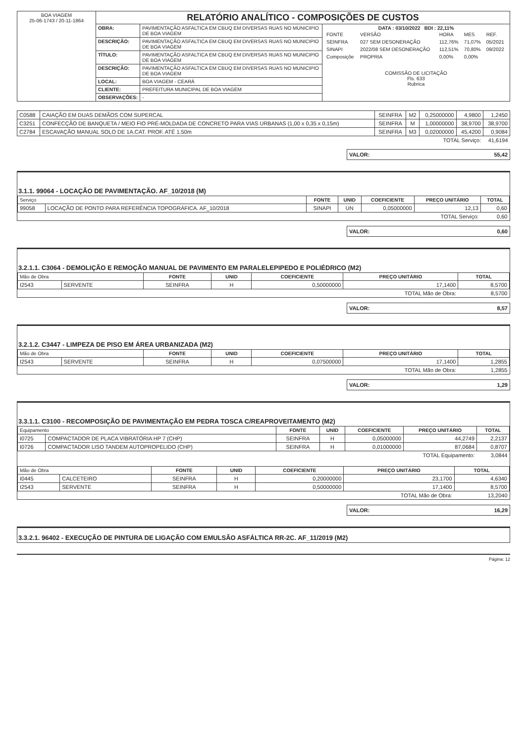| BOA VIAGEM 25-06-1743 / 20-11-1864 | RELATÓRIO ANALÍTICO - COMPOSIÇÕES DE CUSTOS | | |
| | OBRA: | PAVIMENTAÇÃO ASFALTICA EM CBUQ EM DIVERSAS RUAS NO MUNICIPIO DE BOA VIAGEM | DATA : 03/10/2022 BDI : 22,11% / FONTE / VERSÃO / HORA / MES / REF. / / SEINFRA / 027 SEM DESONERAÇÃO / 112,76% / 71,07% / 05/2021 / / SINAPI / 2022/08 SEM DESONERAÇÃO / 112,51% / 70,80% / 09/2022 / / Composiçõe / PROPRIA / 0,00% / 0,00% / / COMISSÃO DE LICITAÇÃO Fls. 633 Rubrica |
| | DESCRIÇÃO: | PAVIMENTAÇÃO ASFALTICA EM CBUQ EM DIVERSAS RUAS NO MUNICIPIO DE BOA VIAGEM | |
| | TÍTULO: | PAVIMENTAÇÃO ASFALTICA EM CBUQ EM DIVERSAS RUAS NO MUNICIPIO DE BOA VIAGEM | |
| | DESCRIÇÃO: | PAVIMENTAÇÃO ASFALTICA EM CBUQ EM DIVERSAS RUAS NO MUNICIPIO DE BOA VIAGEM | |
| | LOCAL: | BOA VIAGEM - CEARÁ | |
| | CLIENTE: | PREFEITURA MUNICIPAL DE BOA VIAGEM | |
| | OBSERVAÇÕES: | - | |
| C0588 | CAIAÇÃO EM DUAS DEMÃOS COM SUPERCAL | SEINFRA | M2 | 0,25000000 | 4,9800 | 1,2450 |
| C3251 | CONFECÇÃO DE BANQUETA / MEIO FIO PRÉ-MOLDADA DE CONCRETO PARA VIAS URBANAS (1,00 x 0,35 x 0,15m) | SEINFRA | M | 1,00000000 | 38,9700 | 38,9700 |
| C2784 | ESCAVAÇÃO MANUAL SOLO DE 1A.CAT. PROF. ATÉ 1.50m | SEINFRA | M3 | 0,02000000 | 45,4200 | 0,9084 |
| TOTAL Serviço: | | | | | | 41,6194 |
VALOR: 55,42
3.1.1. 99064 - LOCAÇÃO DE PAVIMENTAÇÃO. AF_10/2018 (M)
| Serviço | | FONTE | UNID | COEFICIENTE | PREÇO UNITÁRIO | TOTAL |
| --- | --- | --- | --- | --- | --- | --- |
| 99058 | LOCAÇÃO DE PONTO PARA REFERÊNCIA TOPOGRÁFICA. AF_10/2018 | SINAPI | UN | 0,05000000 | 12,13 | 0,60 |
| TOTAL Serviço: | | | | | | 0,60 |
VALOR: 0,60
3.2.1.1. C3064 - DEMOLIÇÃO E REMOÇÃO MANUAL DE PAVIMENTO EM PARALELEPIPEDO E POLIÉDRICO (M2)
| Mão de Obra | | FONTE | UNID | COEFICIENTE | PREÇO UNITÁRIO | TOTAL |
| --- | --- | --- | --- | --- | --- | --- |
| I2543 | SERVENTE | SEINFRA | H | 0,50000000 | 17,1400 | 8,5700 |
| TOTAL Mão de Obra: | | | | | | 8,5700 |
VALOR: 8,57
3.2.1.2. C3447 - LIMPEZA DE PISO EM ÁREA URBANIZADA (M2)
| Mão de Obra | | FONTE | UNID | COEFICIENTE | PREÇO UNITÁRIO | TOTAL |
| --- | --- | --- | --- | --- | --- | --- |
| I2543 | SERVENTE | SEINFRA | H | 0,07500000 | 17,1400 | 1,2855 |
| TOTAL Mão de Obra: | | | | | | 1,2855 |
VALOR: 1,29
3.3.1.1. C3100 - RECOMPOSIÇÃO DE PAVIMENTAÇÃO EM PEDRA TOSCA C/REAPROVEITAMENTO (M2)
| Equipamento | | FONTE | UNID | COEFICIENTE | PREÇO UNITÁRIO | TOTAL |
| --- | --- | --- | --- | --- | --- | --- |
| I0725 | COMPACTADOR DE PLACA VIBRATÓRIA HP 7 (CHP) | SEINFRA | H | 0,05000000 | 44,2749 | 2,2137 |
| I0726 | COMPACTADOR LISO TANDEM AUTOPROPELIDO (CHP) | SEINFRA | H | 0,01000000 | 87,0684 | 0,8707 |
| TOTAL Equipamento: | | | | | | 3,0844 |
| Mão de Obra | | FONTE | UNID | COEFICIENTE | PREÇO UNITÁRIO | TOTAL |
| --- | --- | --- | --- | --- | --- | --- |
| I0445 | CALCETEIRO | SEINFRA | H | 0,20000000 | 23,1700 | 4,6340 |
| I2543 | SERVENTE | SEINFRA | H | 0,50000000 | 17,1400 | 8,5700 |
| TOTAL Mão de Obra: | | | | | | 13,2040 |
VALOR: 16,29
3.3.2.1. 96402 - EXECUÇÃO DE PINTURA DE LIGAÇÃO COM EMULSÃO ASFÁLTICA RR-2C. AF_11/2019 (M2)
Página: 12